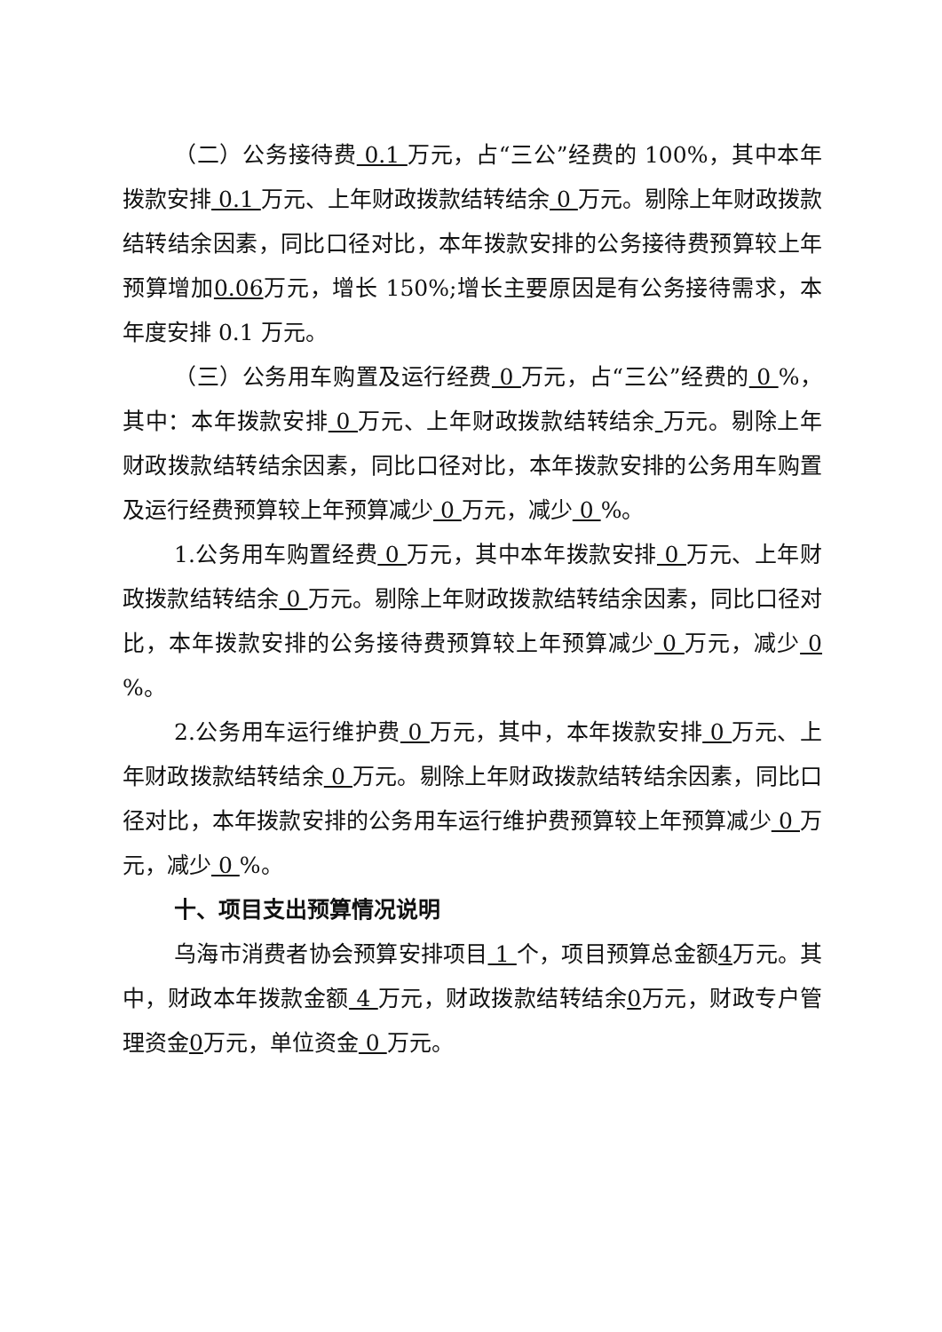（二）公务接待费 0.1 万元，占“三公”经费的 100%，其中本年拨款安排 0.1 万元、上年财政拨款结转结余 0 万元。剔除上年财政拨款结转结余因素，同比口径对比，本年拨款安排的公务接待费预算较上年预算增加0.06万元，增长 150%;增长主要原因是有公务接待需求，本年度安排 0.1 万元。
（三）公务用车购置及运行经费 0 万元，占“三公”经费的 0 %，其中：本年拨款安排 0 万元、上年财政拨款结转结余 万元。剔除上年财政拨款结转结余因素，同比口径对比，本年拨款安排的公务用车购置及运行经费预算较上年预算减少 0 万元，减少 0 %。
1.公务用车购置经费 0 万元，其中本年拨款安排 0 万元、上年财政拨款结转结余 0 万元。剔除上年财政拨款结转结余因素，同比口径对比，本年拨款安排的公务接待费预算较上年预算减少 0 万元，减少 0 %。
2.公务用车运行维护费 0 万元，其中，本年拨款安排 0 万元、上年财政拨款结转结余 0 万元。剔除上年财政拨款结转结余因素，同比口径对比，本年拨款安排的公务用车运行维护费预算较上年预算减少 0 万元，减少 0 %。
十、项目支出预算情况说明
乌海市消费者协会预算安排项目 1 个，项目预算总金额4万元。其中，财政本年拨款金额 4 万元，财政拨款结转结余0万元，财政专户管理资金0万元，单位资金 0 万元。